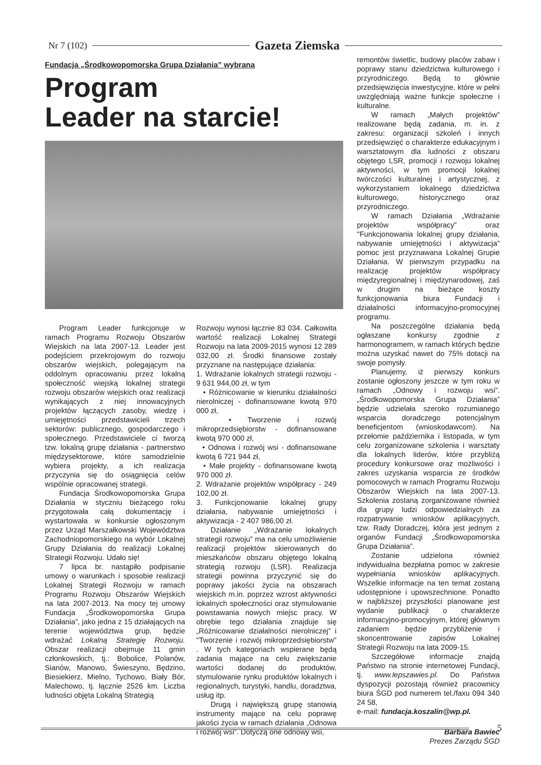Nr 7 (102) Gazeta Ziemska
Fundacja „Środkowopomorska Grupa Działania” wybrana
Program
Leader na starcie!
Program Leader funkcjonuje w ramach Programu Rozwoju Obszarów Wiejskich na lata 2007-13. Leader jest podejściem przekrojowym do rozwoju obszarów wiejskich, polegającym na oddolnym opracowaniu przez lokalną społeczność wiejską lokalnej strategii rozwoju obszarów wiejskich oraz realizacji wynikających z niej innowacyjnych projektów łączących zasoby, wiedzę i umiejętności przedstawicieli trzech sektorów: publicznego, gospodarczego i społecznego. Przedstawiciele ci tworzą tzw. lokalną grupę działania - partnerstwo międzysektorowe, które samodzielnie wybiera projekty, a ich realizacja przyczynia się do osiągnięcia celów wspólnie opracowanej strategii.
Fundacja Środkowopomorska Grupa Działania w styczniu bieżącego roku przygotowała całą dokumentację i wystartowała w konkursie ogłoszonym przez Urząd Marszałkowski Województwa Zachodniopomorskiego na wybór Lokalnej Grupy Działania do realizacji Lokalnej Strategii Rozwoju. Udało się!
7 lipca br. nastąpiło podpisanie umowy o warunkach i sposobie realizacji Lokalnej Strategii Rozwoju w ramach Programu Rozwoju Obszarów Wiejskich na lata 2007-2013. Na mocy tej umowy Fundacja „Środkowopomorska Grupa Działania”, jako jedna z 15 działających na terenie województwa grup, będzie wdrażać Lokalną Strategię Rozwoju. Obszar realizacji obejmuje 11 gmin członkowskich, tj.: Bobolice, Polanów, Sianów, Manowo, Świeszyno, Będzino, Biesiekierz, Mielno, Tychowo, Biały Bór, Malechowo, tj. łącznie 2526 km. Liczba ludności objęta Lokalną Strategią
Rozwoju wynosi łącznie 83 034. Całkowita wartość realizacji Lokalnej Strategii Rozwoju na lata 2009-2015 wynosi 12 289 032,00 zł. Środki finansowe zostały przyznane na następujące działania:
1. Wdrażanie lokalnych strategii rozwoju - 9 631 944,00 zł, w tym
• Różnicowanie w kierunku działalności nierolniczej - dofinansowane kwotą 970 000 zł,
• Tworzenie i rozwój mikroprzedsiębiorstw - dofinansowane kwotą 970 000 zł,
• Odnowa i rozwój wsi - dofinansowane kwotą 6 721 944 zł,
• Małe projekty - dofinansowane kwotą 970 000 zł.
2. Wdrażanie projektów współpracy - 249 102,00 zł.
3. Funkcjonowanie lokalnej grupy działania, nabywanie umiejętności i aktywizacja - 2 407 986,00 zł.
Działanie „Wdrażanie lokalnych strategii rozwoju” ma na celu umożliwienie realizacji projektów skierowanych do mieszkańców obszaru objętego lokalną strategią rozwoju (LSR). Realizacja strategii powinna przyczynić się do poprawy jakości życia na obszarach wiejskich m.in. poprzez wzrost aktywności lokalnych społeczności oraz stymulowanie powstawania nowych miejsc pracy. W obrębie tego działania znajduje się „Różnicowanie działalności nierolniczej” i "Tworzenie i rozwój mikroprzedsiębiorstw" . W tych kategoriach wspierane będą zadania mające na celu zwiększanie wartości dodanej do produktów, stymulowanie rynku produktów lokalnych i regionalnych, turystyki, handlu, doradztwa, usług itp.
Drugą i największą grupę stanowią instrumenty mające na celu poprawę jakości życia w ramach działania „Odnowa i rozwój wsi”. Dotyczą one odnowy wsi,
remontów świetlic, budowy placów zabaw i poprawy stanu dziedzictwa kulturowego i przyrodniczego. Będą to głównie przedsięwzięcia inwestycyjne, które w pełni uwzględniają ważne funkcje społeczne i kulturalne.
W ramach „Małych projektów” realizowane będą zadania, m. in. z zakresu: organizacji szkoleń i innych przedsięwzięć o charakterze edukacyjnym i warsztatowym dla ludności z obszaru objętego LSR, promocji i rozwoju lokalnej aktywności, w tym promocji lokalnej twórczości kulturalnej i artystycznej, z wykorzystaniem lokalnego dziedzictwa kulturowego, historycznego oraz przyrodniczego.
W ramach Działania „Wdrażanie projektów współpracy” oraz "Funkcjonowania lokalnej grupy działania, nabywanie umiejętności i aktywizacja” pomoc jest przyznawana Lokalnej Grupie Działania. W pierwszym przypadku na realizację projektów współpracy międzyregionalnej i międzynarodowej, zaś w drugim na bieżące koszty funkcjonowania biura Fundacji i działalności informacyjno-promocyjnej programu.
Na poszczególne działania będą ogłaszane konkursy zgodnie z harmonogramem, w ramach których będzie można uzyskać nawet do 75% dotacji na swoje pomysły.
Planujemy, iż pierwszy konkurs zostanie ogłoszony jeszcze w tym roku w ramach „Odnowy i rozwoju wsi”. „Środkowopomorska Grupa Działania” będzie udzielała szeroko rozumianego wsparcia doradczego potencjalnym beneficjentom (wnioskodawcom). Na przełomie października i listopada, w tym celu zorganizowane szkolenia i warsztaty dla lokalnych liderów, które przybliżą procedury konkursowe oraz możliwości i zakres uzyskania wsparcia ze środków pomocowych w ramach Programu Rozwoju Obszarów Wiejskich na lata 2007-13. Szkolenia zostaną zorganizowane również dla grupy ludzi odpowiedzialnych za rozpatrywanie wniosków aplikacyjnych, tzw. Rady Doradczej, która jest jednym z organów Fundacji „Środkowopomorska Grupa Działania”.
Zostanie udzielona również indywidualna bezpłatna pomoc w zakresie wypełniania wniosków aplikacyjnych. Wszelkie informacje na ten temat zostaną udostępnione i upowszechnione. Ponadto w najbliższej przyszłości planowane jest wydanie publikacji o charakterze informacyjno-promocyjnym, której głównym zadaniem będzie przybliżenie i skoncentrowanie zapisów Lokalnej Strategii Rozwoju na lata 2009-15.
Szczegółowe informacje znajdą Państwo na stronie internetowej Fundacji, tj. www.lepszawies.pl. Do Państwa dyspozycji pozostają również pracownicy biura ŚGD pod numerem tel./faxu 094 340 24 58,
e-mail: fundacja.koszalin@wp.pl.
Barbara Bawiec
Prezes Zarządu ŚGD
5